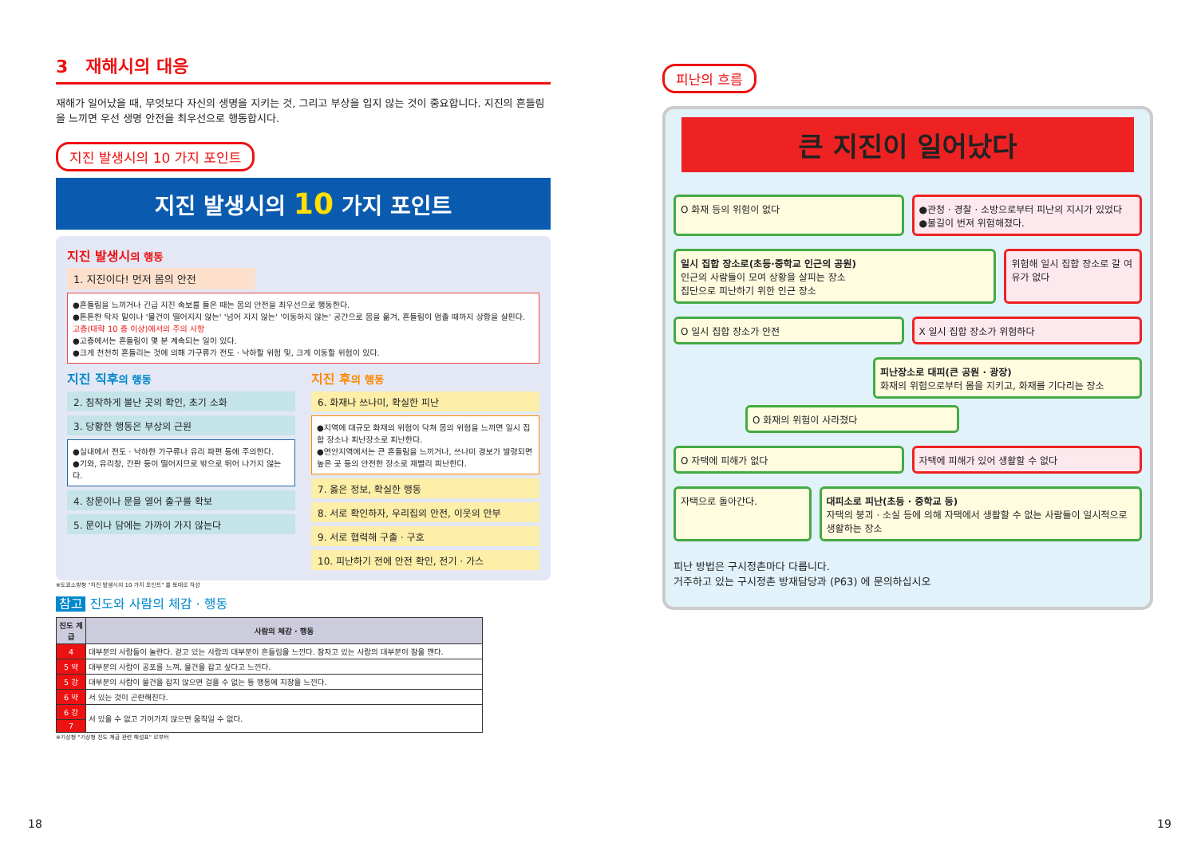3　재해시의 대응
재해가 일어났을 때, 무엇보다 자신의 생명을 지키는 것, 그리고 부상을 입지 않는 것이 중요합니다. 지진의 흔들림을 느끼면 우선 생명 안전을 최우선으로 행동합시다.
지진 발생시의 10 가지 포인트
지진 발생시의 10 가지 포인트
지진 발생시의 행동
1. 지진이다! 먼저 몸의 안전
●흔들림을 느끼거나 긴급 지진 속보를 들은 때는 몸의 안전을 최우선으로 행동한다.
●튼튼한 탁자 밑이나 '물건이 떨어지지 않는' '넘어 지지 않는' '이동하지 않는' 공간으로 몸을 옮겨, 흔들림이 멈출 때까지 상황을 살핀다.
고층(대략 10 층 이상)에서의 주의 사항
●고층에서는 흔들림이 몇 분 계속되는 일이 있다.
●크게 천천히 흔들리는 것에 의해 가구류가 전도 · 낙하할 위험 및, 크게 이동할 위험이 있다.
지진 직후의 행동
2. 침착하게 불난 곳의 확인, 초기 소화
3. 당황한 행동은 부상의 근원
●실내에서 전도 · 낙하한 가구류나 유리 파편 등에 주의한다.
●기와, 유리창, 간판 등이 떨어지므로 밖으로 뛰어 나가지 않는다.
4. 창문이나 문을 열어 출구를 확보
5. 문이나 담에는 가까이 가지 않는다
지진 후의 행동
6. 화재나 쓰나미, 확실한 피난
●지역에 대규모 화재의 위험이 닥쳐 몸의 위험을 느끼면 일시 집합 장소나 피난장소로 피난한다.
●연안지역에서는 큰 흔들림을 느끼거나, 쓰나미 경보가 발령되면 높은 곳 등의 안전한 장소로 재빨리 피난한다.
7. 옳은 정보, 확실한 행동
8. 서로 확인하자, 우리집의 안전, 이웃의 안부
9. 서로 협력해 구출 · 구호
10. 피난하기 전에 안전 확인, 전기 · 가스
※도쿄소방청 "지진 발생시의 10 가지 포인트" 를 토대로 작성
참고 진도와 사람의 체감 · 행동
| 진도 계급 | 사람의 체감 · 행동 |
| --- | --- |
| 4 | 대부분의 사람들이 놀란다. 걷고 있는 사람의 대부분이 흔들림을 느낀다. 잠자고 있는 사람의 대부분이 잠을 깬다. |
| 5 약 | 대부분의 사람이 공포를 느껴, 물건을 잡고 싶다고 느낀다. |
| 5 강 | 대부분의 사람이 물건을 잡지 않으면 걸을 수 없는 등 행동에 지장을 느낀다. |
| 6 약 | 서 있는 것이 곤란해진다. |
| 6 강 | 서 있을 수 없고 기어가지 않으면 움직일 수 없다. |
| 7 | |
※기상청 "기상청 진도 계급 관련 해설표" 로부터
피난의 흐름
큰 지진이 일어났다
O 화재 등의 위험이 없다 ●관청 · 경찰 · 소방으로부터 피난의 지시가 있었다
●불길이 번져 위험해졌다.
일시 집합 장소로(초등·중학교 인근의 공원)
인근의 사람들이 모여 상황을 살피는 장소
집단으로 피난하기 위한 인근 장소
위험해 일시 집합 장소로 갈 여유가 없다
O 일시 집합 장소가 안전 X 일시 집합 장소가 위험하다
피난장소로 대피(큰 공원 · 광장)
화재의 위험으로부터 몸을 지키고, 화재를 기다리는 장소
O 화재의 위험이 사라졌다
O 자택에 피해가 없다 자택에 피해가 있어 생활할 수 없다
자택으로 돌아간다. 대피소로 피난(초등 · 중학교 등)
자택의 붕괴 · 소실 등에 의해 자택에서 생활할 수 없는 사람들이 일시적으로 생활하는 장소
피난 방법은 구시정촌마다 다릅니다.
거주하고 있는 구시정촌 방재담당과 (P63) 에 문의하십시오
18 19